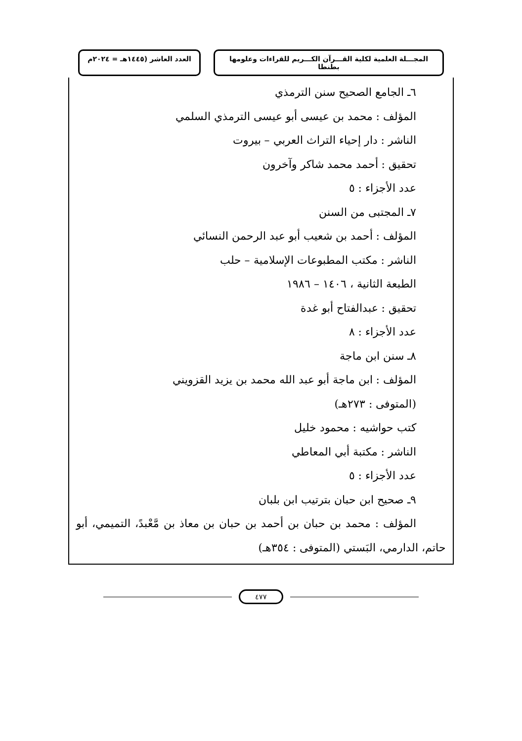المجـــلة العلمية لكلية القـــرآن الكـــريم للقراءات وعلومها بطنطا
العدد العاشر (١٤٤٥هـ = ٢٠٢٤م
٦ـ الجامع الصحيح سنن الترمذي
المؤلف : محمد بن عيسى أبو عيسى الترمذي السلمي
الناشر : دار إحياء التراث العربي – بيروت
تحقيق : أحمد محمد شاكر وآخرون
عدد الأجزاء : ٥
٧ـ المجتبى من السنن
المؤلف : أحمد بن شعيب أبو عبد الرحمن النسائي
الناشر : مكتب المطبوعات الإسلامية – حلب
الطبعة الثانية ، ١٤٠٦ – ١٩٨٦
تحقيق : عبدالفتاح أبو غدة
عدد الأجزاء : ٨
٨ـ سنن ابن ماجة
المؤلف : ابن ماجة أبو عبد الله محمد بن يزيد القزويني
(المتوفى : ٢٧٣هـ)
كتب حواشيه : محمود خليل
الناشر : مكتبة أبي المعاطي
عدد الأجزاء : ٥
٩ـ صحيح ابن حبان بترتيب ابن بلبان
المؤلف : محمد بن حبان بن أحمد بن حبان بن معاذ بن مَّعْبدً، التميمي، أبو حاتم، الدارمي، البَستي (المتوفى : ٣٥٤هـ)
٤٧٧